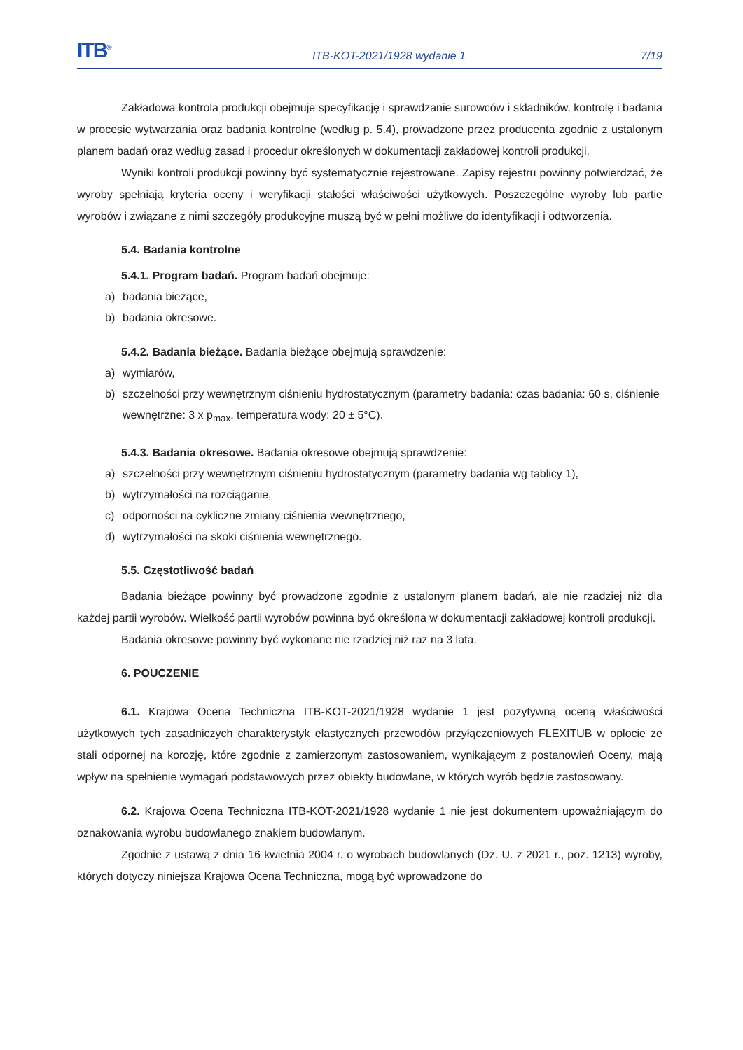ITB<sup>®</sup>
ITB-KOT-2021/1928 wydanie 1
7/19
Zakładowa kontrola produkcji obejmuje specyfikację i sprawdzanie surowców i składników, kontrolę i badania w procesie wytwarzania oraz badania kontrolne (według p. 5.4), prowadzone przez producenta zgodnie z ustalonym planem badań oraz według zasad i procedur określonych w dokumentacji zakładowej kontroli produkcji.
Wyniki kontroli produkcji powinny być systematycznie rejestrowane. Zapisy rejestru powinny potwierdzać, że wyroby spełniają kryteria oceny i weryfikacji stałości właściwości użytkowych. Poszczególne wyroby lub partie wyrobów i związane z nimi szczegóły produkcyjne muszą być w pełni możliwe do identyfikacji i odtworzenia.
5.4. Badania kontrolne
5.4.1. Program badań. Program badań obejmuje:
a) badania bieżące,
b) badania okresowe.
5.4.2. Badania bieżące. Badania bieżące obejmują sprawdzenie:
a) wymiarów,
b) szczelności przy wewnętrznym ciśnieniu hydrostatycznym (parametry badania: czas badania: 60 s, ciśnienie wewnętrzne: 3 x p<sub>max</sub>, temperatura wody: 20 ± 5°C).
5.4.3. Badania okresowe. Badania okresowe obejmują sprawdzenie:
a) szczelności przy wewnętrznym ciśnieniu hydrostatycznym (parametry badania wg tablicy 1),
b) wytrzymałości na rozciąganie,
c) odporności na cykliczne zmiany ciśnienia wewnętrznego,
d) wytrzymałości na skoki ciśnienia wewnętrznego.
5.5. Częstotliwość badań
Badania bieżące powinny być prowadzone zgodnie z ustalonym planem badań, ale nie rzadziej niż dla każdej partii wyrobów. Wielkość partii wyrobów powinna być określona w dokumentacji zakładowej kontroli produkcji.
Badania okresowe powinny być wykonane nie rzadziej niż raz na 3 lata.
6. POUCZENIE
6.1. Krajowa Ocena Techniczna ITB-KOT-2021/1928 wydanie 1 jest pozytywną oceną właściwości użytkowych tych zasadniczych charakterystyk elastycznych przewodów przyłączeniowych FLEXITUB w oplocie ze stali odpornej na korozję, które zgodnie z zamierzonym zastosowaniem, wynikającym z postanowień Oceny, mają wpływ na spełnienie wymagań podstawowych przez obiekty budowlane, w których wyrób będzie zastosowany.
6.2. Krajowa Ocena Techniczna ITB-KOT-2021/1928 wydanie 1 nie jest dokumentem upoważniającym do oznakowania wyrobu budowlanego znakiem budowlanym.
Zgodnie z ustawą z dnia 16 kwietnia 2004 r. o wyrobach budowlanych (Dz. U. z 2021 r., poz. 1213) wyroby, których dotyczy niniejsza Krajowa Ocena Techniczna, mogą być wprowadzone do